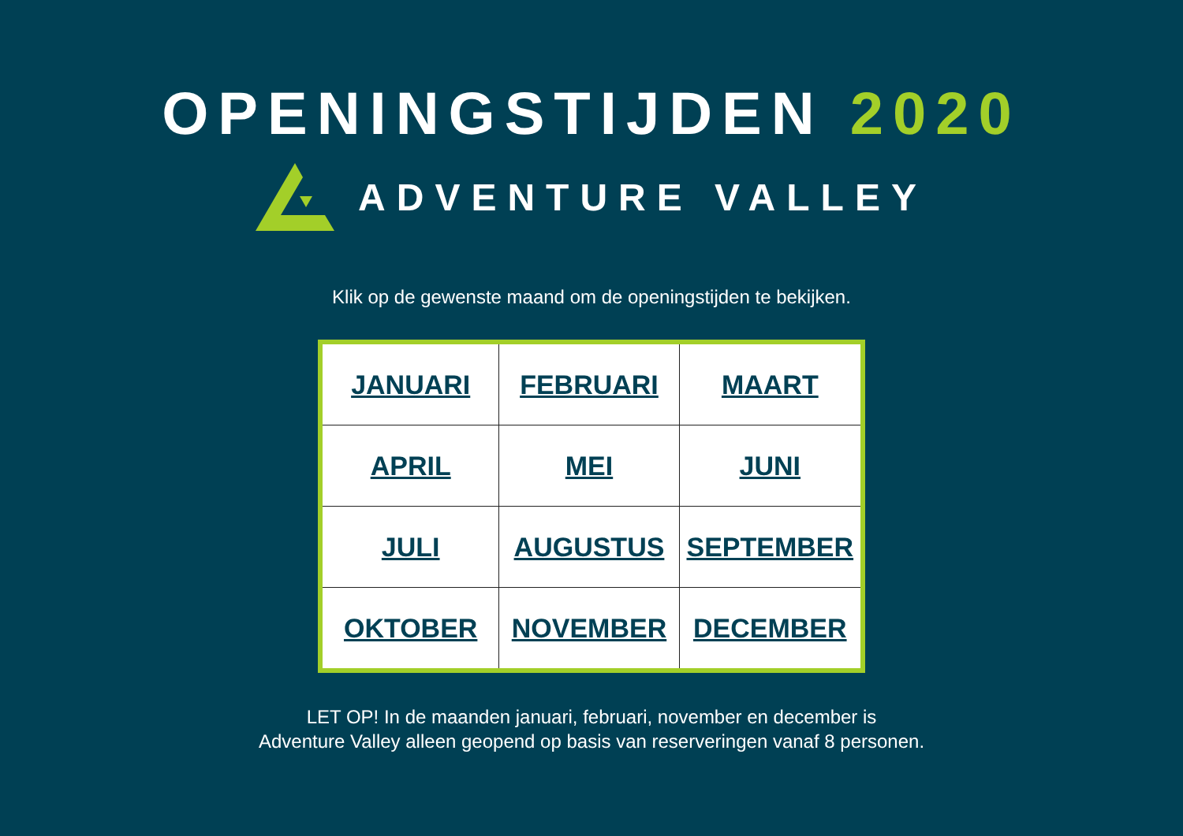OPENINGSTIJDEN 2020
ADVENTURE VALLEY
Klik op de gewenste maand om de openingstijden te bekijken.
| JANUARI | FEBRUARI | MAART |
| APRIL | MEI | JUNI |
| JULI | AUGUSTUS | SEPTEMBER |
| OKTOBER | NOVEMBER | DECEMBER |
LET OP! In de maanden januari, februari, november en december is
Adventure Valley alleen geopend op basis van reserveringen vanaf 8 personen.